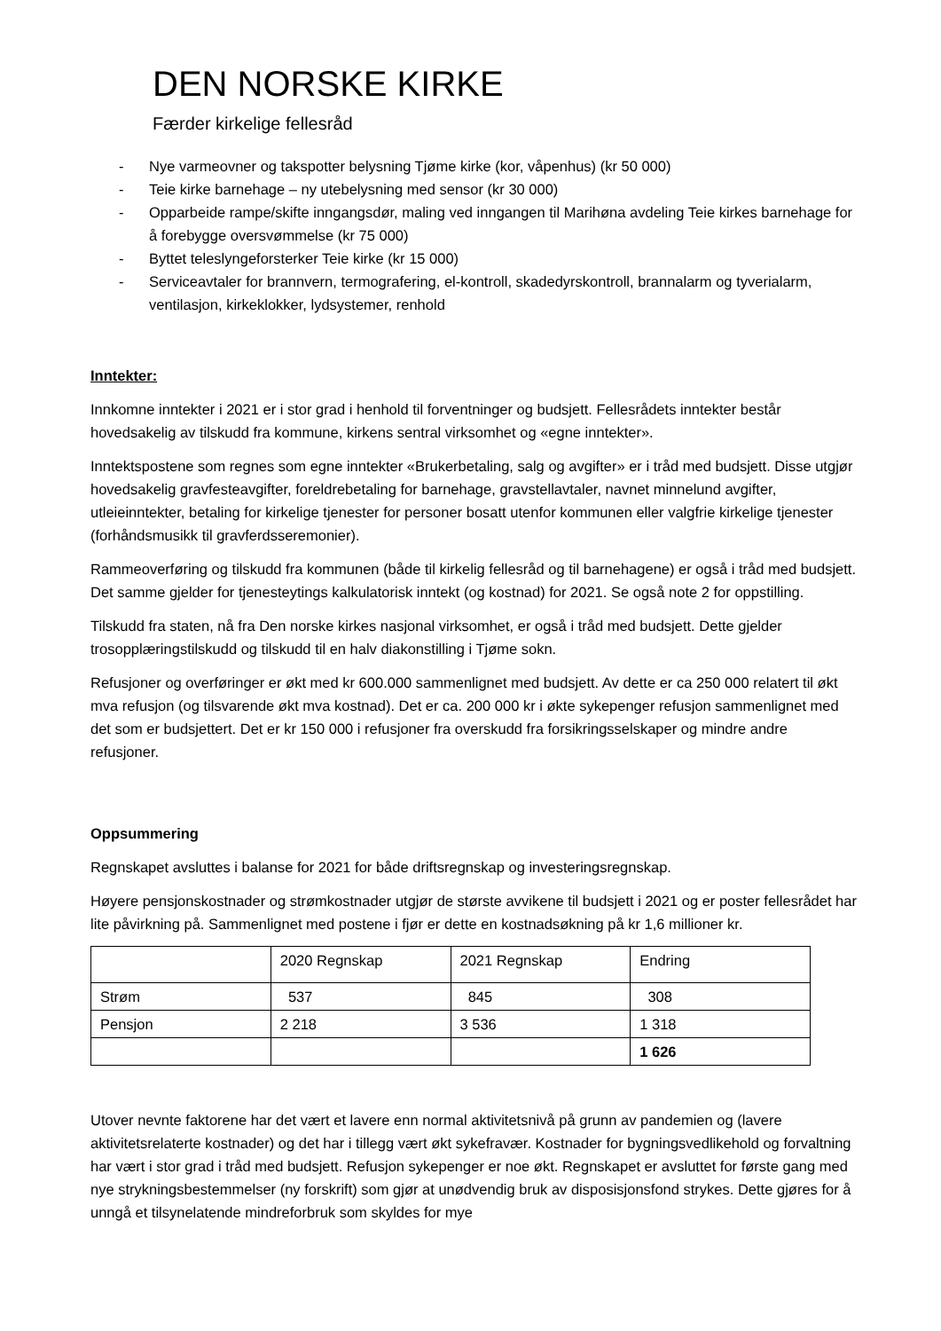DEN NORSKE KIRKE
Færder kirkelige fellesråd
- Nye varmeovner og takspotter belysning Tjøme kirke (kor, våpenhus) (kr 50 000)
- Teie kirke barnehage – ny utebelysning med sensor (kr 30 000)
- Opparbeide rampe/skifte inngangsdør, maling ved inngangen til Marihøna avdeling Teie kirkes barnehage for å forebygge oversvømmelse (kr 75 000)
- Byttet teleslyngeforsterker Teie kirke (kr 15 000)
- Serviceavtaler for brannvern, termografering, el-kontroll, skadedyrskontroll, brannalarm og tyverialarm, ventilasjon, kirkeklokker, lydsystemer, renhold
Inntekter:
Innkomne inntekter i 2021 er i stor grad i henhold til forventninger og budsjett. Fellesrådets inntekter består hovedsakelig av tilskudd fra kommune, kirkens sentral virksomhet og «egne inntekter».
Inntektspostene som regnes som egne inntekter «Brukerbetaling, salg og avgifter» er i tråd med budsjett. Disse utgjør hovedsakelig gravfesteavgifter, foreldrebetaling for barnehage, gravstellavtaler, navnet minnelund avgifter, utleieinntekter, betaling for kirkelige tjenester for personer bosatt utenfor kommunen eller valgfrie kirkelige tjenester (forhåndsmusikk til gravferdsseremonier).
Rammeoverføring og tilskudd fra kommunen (både til kirkelig fellesråd og til barnehagene) er også i tråd med budsjett. Det samme gjelder for tjenesteytings kalkulatorisk inntekt (og kostnad) for 2021. Se også note 2 for oppstilling.
Tilskudd fra staten, nå fra Den norske kirkes nasjonal virksomhet, er også i tråd med budsjett. Dette gjelder trosopplæringstilskudd og tilskudd til en halv diakonstilling i Tjøme sokn.
Refusjoner og overføringer er økt med kr 600.000 sammenlignet med budsjett. Av dette er ca 250 000 relatert til økt mva refusjon (og tilsvarende økt mva kostnad). Det er ca. 200 000 kr i økte sykepenger refusjon sammenlignet med det som er budsjettert. Det er kr 150 000 i refusjoner fra overskudd fra forsikringsselskaper og mindre andre refusjoner.
Oppsummering
Regnskapet avsluttes i balanse for 2021 for både driftsregnskap og investeringsregnskap.
Høyere pensjonskostnader og strømkostnader utgjør de største avvikene til budsjett i 2021 og er poster fellesrådet har lite påvirkning på. Sammenlignet med postene i fjør er dette en kostnadsøkning på kr 1,6 millioner kr.
| | 2020 Regnskap | 2021 Regnskap | Endring |
| Strøm | 537 | 845 | 308 |
| Pensjon | 2 218 | 3 536 | 1 318 |
| | | | 1 626 |
Utover nevnte faktorene har det vært et lavere enn normal aktivitetsnivå på grunn av pandemien og (lavere aktivitetsrelaterte kostnader) og det har i tillegg vært økt sykefravær. Kostnader for bygningsvedlikehold og forvaltning har vært i stor grad i tråd med budsjett. Refusjon sykepenger er noe økt. Regnskapet er avsluttet for første gang med nye strykningsbestemmelser (ny forskrift) som gjør at unødvendig bruk av disposisjonsfond strykes. Dette gjøres for å unngå et tilsynelatende mindreforbruk som skyldes for mye